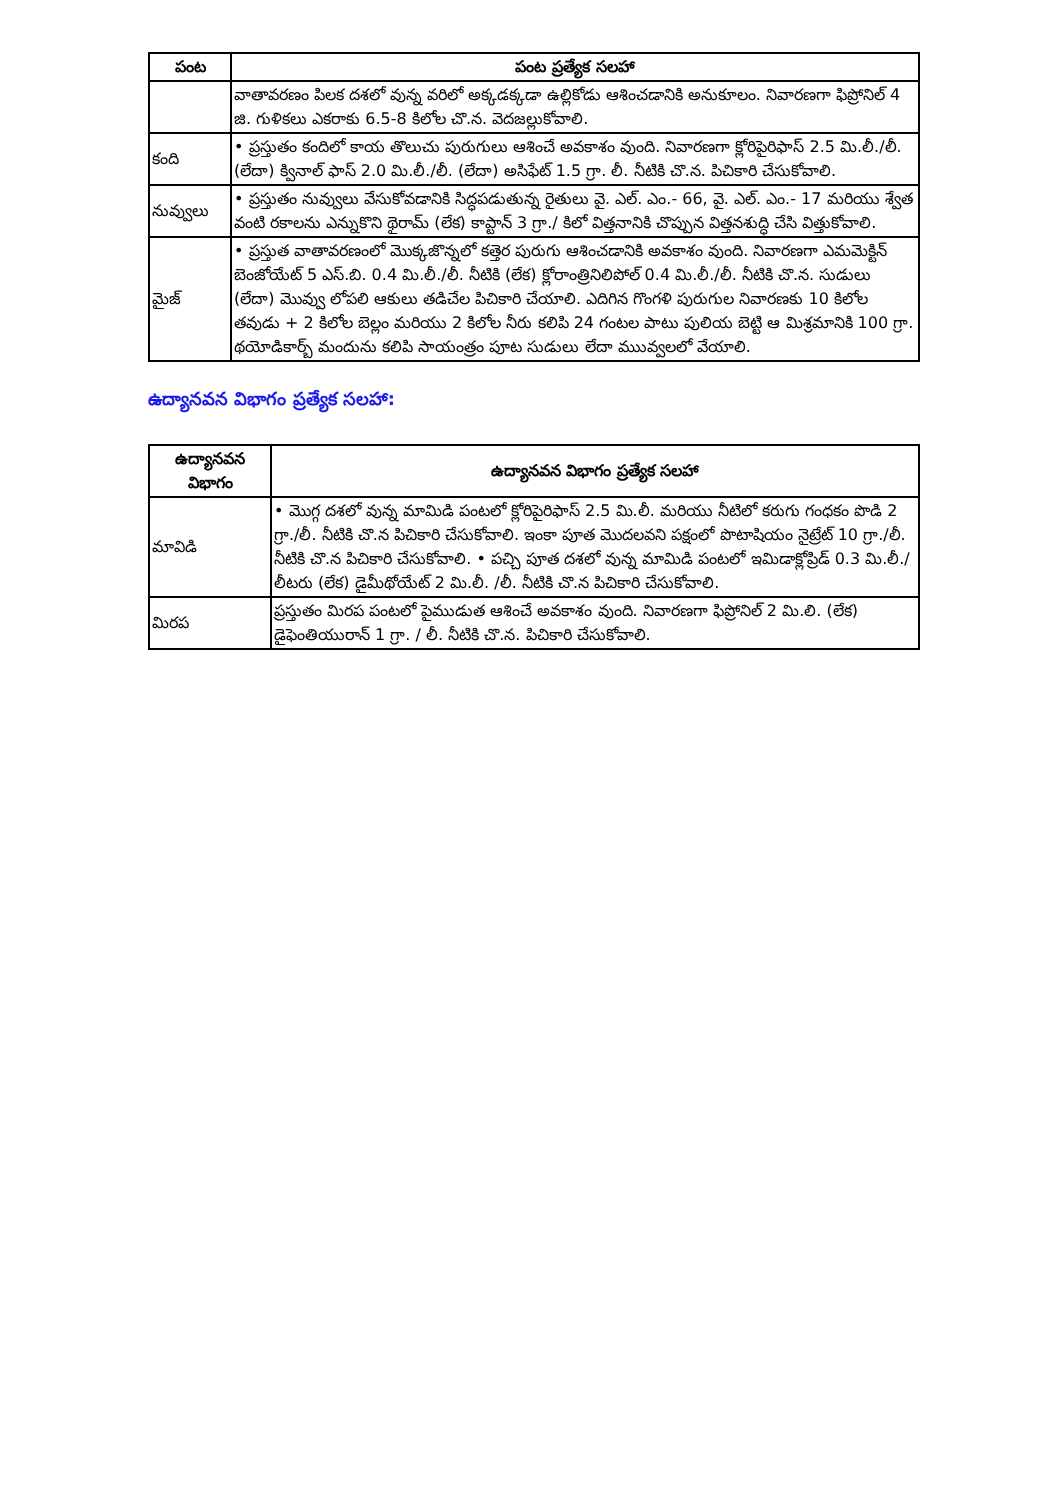| పంట | పంట ప్రత్యేక సలహా |
| --- | --- |
| | వాతావరణం పిలక దశలో వున్న వరిలో అక్కడక్కడా ఉల్లికోడు ఆశించడానికి అనుకూలం. నివారణగా ఫిప్రోనిల్ 4 జి. గుళికలు ఎకరాకు 6.5-8 కిలోల చొ.న. వెదజల్లుకోవాలి. |
| కంది | • ప్రస్తుతం కందిలో కాయ తొలుచు పురుగులు ఆశించే అవకాశం వుంది. నివారణగా క్లోరిపైరిఫాస్ 2.5 మి.లీ./లీ. (లేదా) క్వినాల్ ఫాస్ 2.0 మి.లీ./లీ. (లేదా) అసిఫేట్ 1.5 గ్రా. లీ. నీటికి చొ.న. పిచికారి చేసుకోవాలి. |
| నువ్వులు | • ప్రస్తుతం నువ్వులు వేసుకోవడానికి సిద్ధపడుతున్న రైతులు వై. ఎల్. ఎం.- 66, వై. ఎల్. ఎం.- 17 మరియు శ్వేత వంటి రకాలను ఎన్నుకొని థైరామ్ (లేక) కాప్టాన్ 3 గ్రా./ కిలో విత్తనానికి చొప్పున విత్తనశుద్ధి చేసి విత్తుకోవాలి. |
| మైజ్ | • ప్రస్తుత వాతావరణంలో మొక్కజొన్నలో కత్తెర పురుగు ఆశించడానికి అవకాశం వుంది. నివారణగా ఎమమెక్టిన్ బెంజోయేట్ 5 ఎస్.బి. 0.4 మి.లీ./లీ. నీటికి (లేక) క్లోరాంత్రినిలిపోల్ 0.4 మి.లీ./లీ. నీటికి చొ.న. సుడులు (లేదా) మొవ్వు లోపలి ఆకులు తడిచేల పిచికారి చేయాలి. ఎదిగిన గొంగళి పురుగుల నివారణకు 10 కిలోల తవుడు + 2 కిలోల బెల్లం మరియు 2 కిలోల నీరు కలిపి 24 గంటల పాటు పులియ బెట్టి ఆ మిశ్రమానికి 100 గ్రా. థయోడికార్బ్ మందును కలిపి సాయంత్రం పూట సుడులు లేదా ముువ్వలలో వేయాలి. |
ఉద్యానవన విభాగం ప్రత్యేక సలహా:
| ఉద్యానవన విభాగం | ఉద్యానవన విభాగం ప్రత్యేక సలహా |
| --- | --- |
| మావిడి | • మొగ్గ దశలో వున్న మామిడి పంటలో క్లోరిపైరిఫాస్ 2.5 మి.లీ. మరియు నీటిలో కరుగు గంధకం పొడి 2 గ్రా./లీ. నీటికి చొ.న పిచికారి చేసుకోవాలి. ఇంకా పూత మొదలవని పక్షంలో పొటాషియం నైట్రేట్ 10 గ్రా./లీ. నీటికి చొ.న పిచికారి చేసుకోవాలి. • పచ్చి పూత దశలో వున్న మామిడి పంటలో ఇమిడాక్లోప్రిడ్ 0.3 మి.లీ./ లీటరు (లేక) డైమీథోయేట్ 2 మి.లీ. /లీ. నీటికి చొ.న పిచికారి చేసుకోవాలి. |
| మిరప | ప్రస్తుతం మిరప పంటలో పైముడుత ఆశించే అవకాశం వుంది. నివారణగా ఫిప్రోనిల్ 2 మి.లి. (లేక) డైఫెంతియురాన్ 1 గ్రా. / లీ. నీటికి చొ.న. పిచికారి చేసుకోవాలి. |